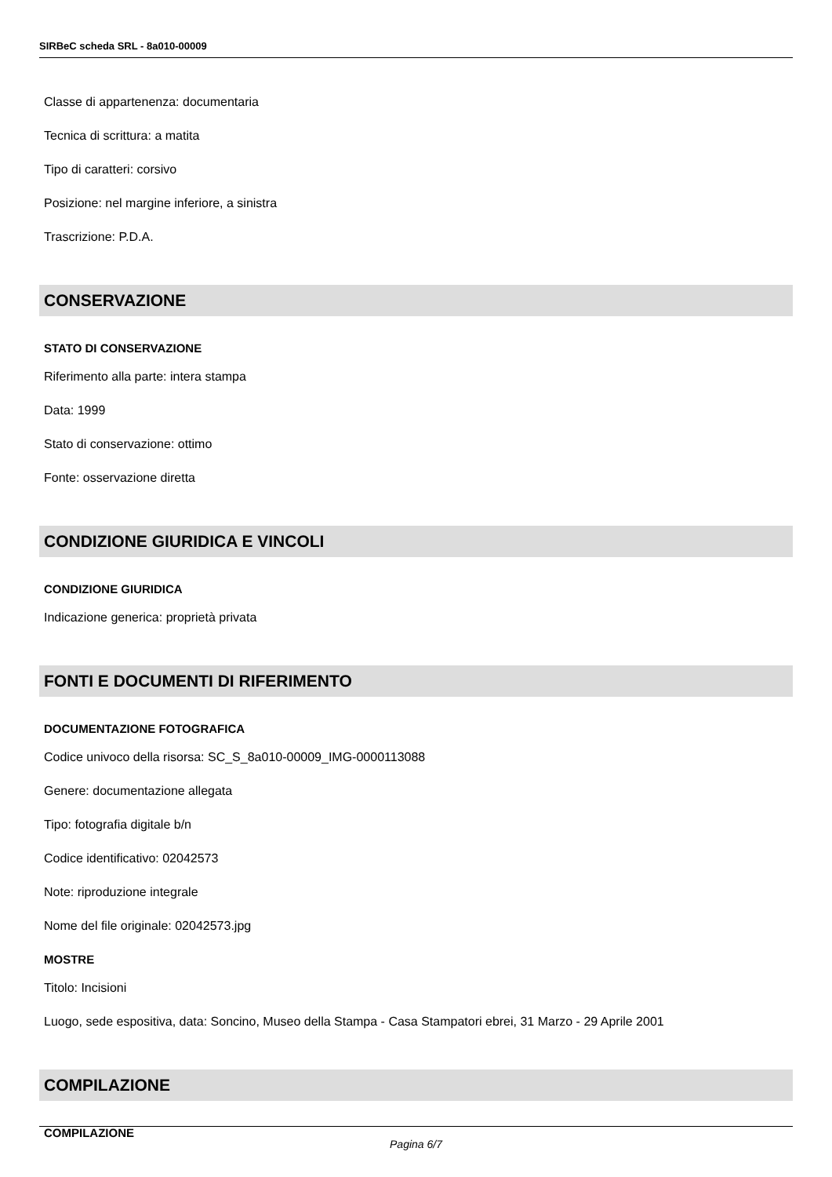SIRBeC scheda SRL - 8a010-00009
Classe di appartenenza: documentaria
Tecnica di scrittura: a matita
Tipo di caratteri: corsivo
Posizione: nel margine inferiore, a sinistra
Trascrizione: P.D.A.
CONSERVAZIONE
STATO DI CONSERVAZIONE
Riferimento alla parte: intera stampa
Data: 1999
Stato di conservazione: ottimo
Fonte: osservazione diretta
CONDIZIONE GIURIDICA E VINCOLI
CONDIZIONE GIURIDICA
Indicazione generica: proprietà privata
FONTI E DOCUMENTI DI RIFERIMENTO
DOCUMENTAZIONE FOTOGRAFICA
Codice univoco della risorsa: SC_S_8a010-00009_IMG-0000113088
Genere: documentazione allegata
Tipo: fotografia digitale b/n
Codice identificativo: 02042573
Note: riproduzione integrale
Nome del file originale: 02042573.jpg
MOSTRE
Titolo: Incisioni
Luogo, sede espositiva, data: Soncino, Museo della Stampa - Casa Stampatori ebrei, 31 Marzo - 29 Aprile 2001
COMPILAZIONE
COMPILAZIONE
Pagina 6/7